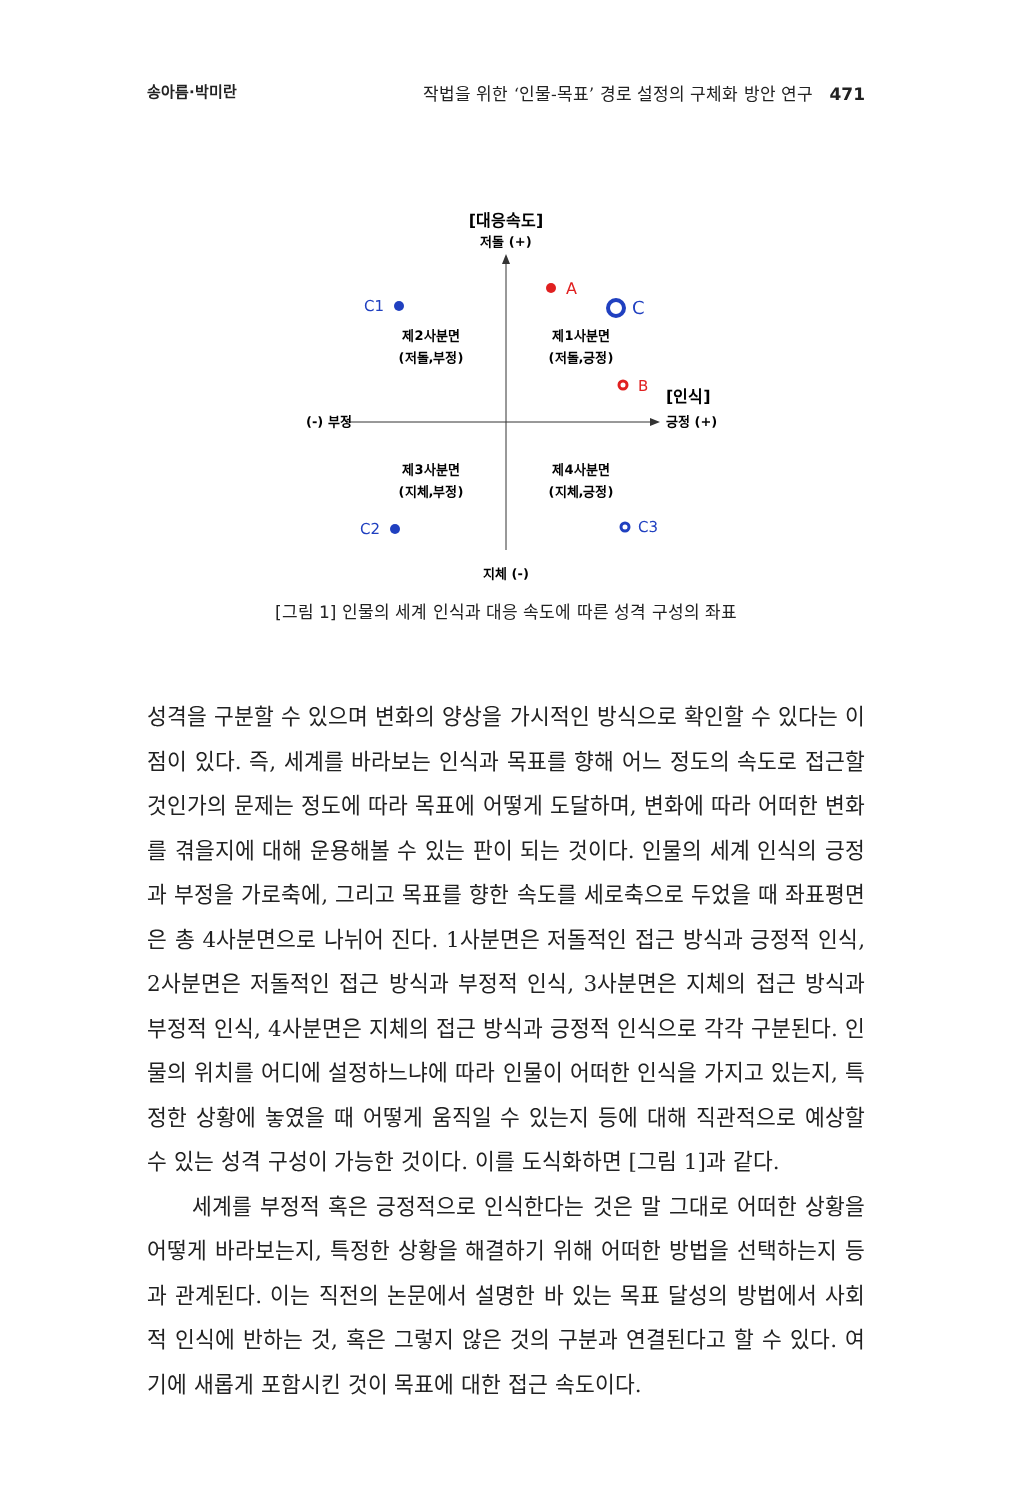송아름·박미란 작법을 위한 ‘인물-목표’ 경로 설정의 구체화 방안 연구 471
[대응속도]
저돌 (+)
지체 (-)
(-) 부정
[인식]
긍정 (+)
제2사분면
(저돌,부정)
제1사분면
(저돌,긍정)
제3사분면
(지체,부정)
제4사분면
(지체,긍정)
A
C
B
C1
C2
C3
[그림 1] 인물의 세계 인식과 대응 속도에 따른 성격 구성의 좌표
성격을 구분할 수 있으며 변화의 양상을 가시적인 방식으로 확인할 수 있다는 이점이 있다. 즉, 세계를 바라보는 인식과 목표를 향해 어느 정도의 속도로 접근할 것인가의 문제는 정도에 따라 목표에 어떻게 도달하며, 변화에 따라 어떠한 변화를 겪을지에 대해 운용해볼 수 있는 판이 되는 것이다. 인물의 세계 인식의 긍정과 부정을 가로축에, 그리고 목표를 향한 속도를 세로축으로 두었을 때 좌표평면은 총 4사분면으로 나뉘어 진다. 1사분면은 저돌적인 접근 방식과 긍정적 인식, 2사분면은 저돌적인 접근 방식과 부정적 인식, 3사분면은 지체의 접근 방식과 부정적 인식, 4사분면은 지체의 접근 방식과 긍정적 인식으로 각각 구분된다. 인물의 위치를 어디에 설정하느냐에 따라 인물이 어떠한 인식을 가지고 있는지, 특정한 상황에 놓였을 때 어떻게 움직일 수 있는지 등에 대해 직관적으로 예상할 수 있는 성격 구성이 가능한 것이다. 이를 도식화하면 [그림 1]과 같다.
세계를 부정적 혹은 긍정적으로 인식한다는 것은 말 그대로 어떠한 상황을 어떻게 바라보는지, 특정한 상황을 해결하기 위해 어떠한 방법을 선택하는지 등과 관계된다. 이는 직전의 논문에서 설명한 바 있는 목표 달성의 방법에서 사회적 인식에 반하는 것, 혹은 그렇지 않은 것의 구분과 연결된다고 할 수 있다. 여기에 새롭게 포함시킨 것이 목표에 대한 접근 속도이다.